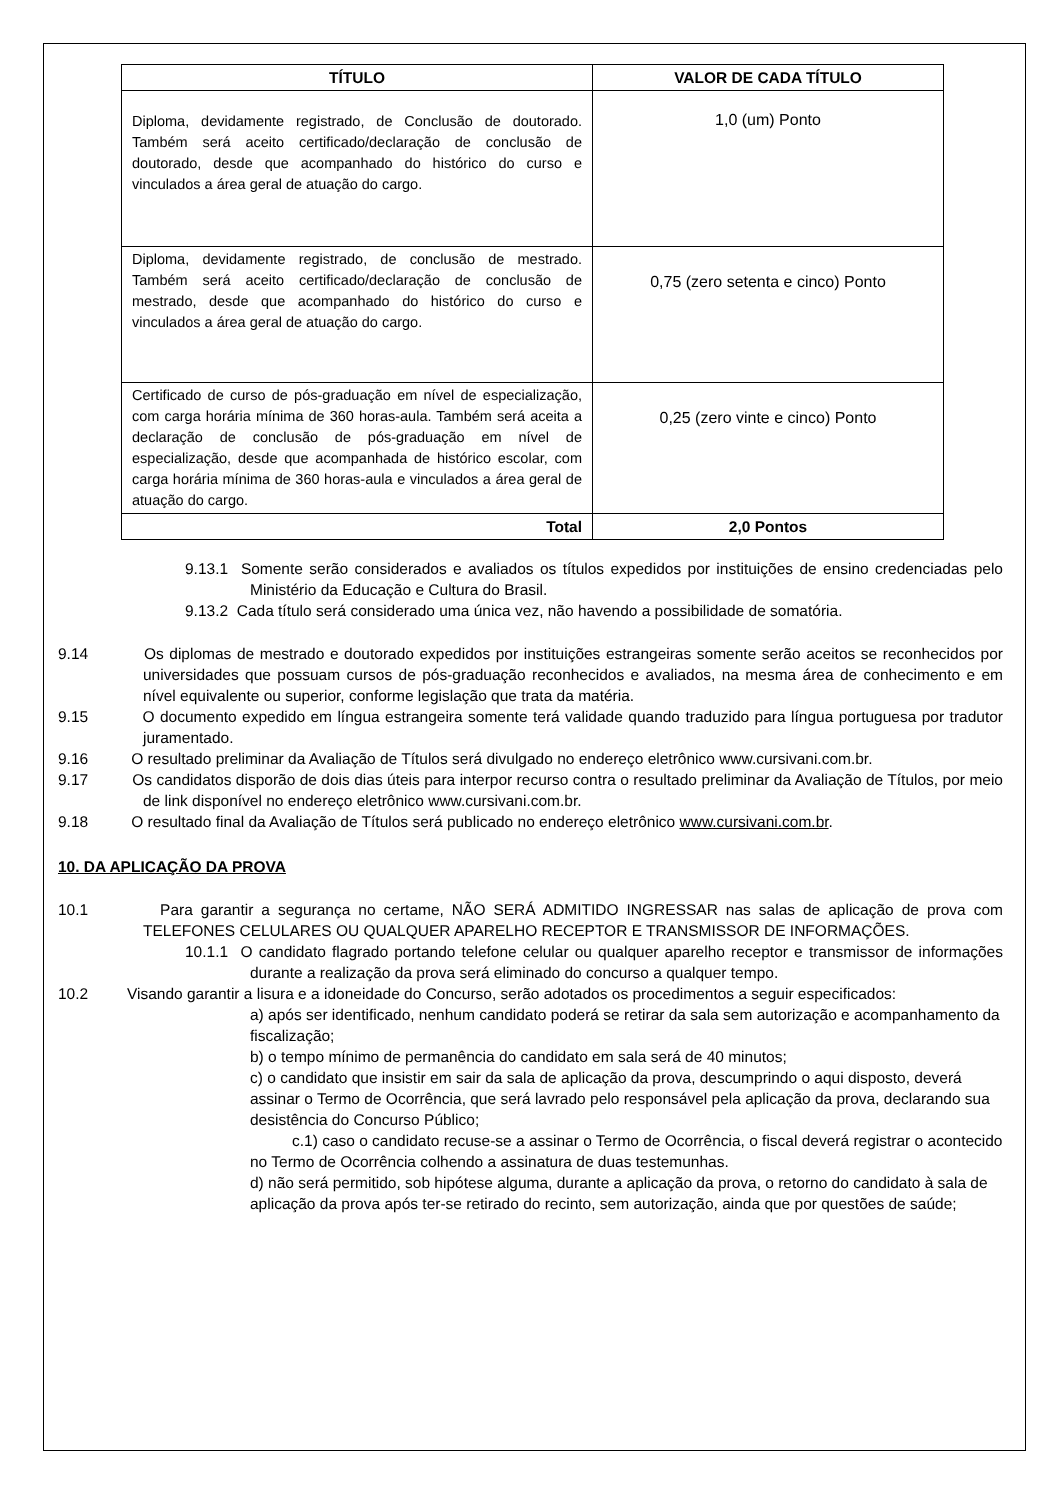| TÍTULO | VALOR DE CADA TÍTULO |
| --- | --- |
| Diploma, devidamente registrado, de Conclusão de doutorado. Também será aceito certificado/declaração de conclusão de doutorado, desde que acompanhado do histórico do curso e vinculados a área geral de atuação do cargo. | 1,0 (um) Ponto |
| Diploma, devidamente registrado, de conclusão de mestrado. Também será aceito certificado/declaração de conclusão de mestrado, desde que acompanhado do histórico do curso e vinculados a área geral de atuação do cargo. | 0,75 (zero setenta e cinco) Ponto |
| Certificado de curso de pós-graduação em nível de especialização, com carga horária mínima de 360 horas-aula. Também será aceita a declaração de conclusão de pós-graduação em nível de especialização, desde que acompanhada de histórico escolar, com carga horária mínima de 360 horas-aula e vinculados a área geral de atuação do cargo. | 0,25 (zero vinte e cinco) Ponto |
| Total | 2,0 Pontos |
9.13.1 Somente serão considerados e avaliados os títulos expedidos por instituições de ensino credenciadas pelo Ministério da Educação e Cultura do Brasil.
9.13.2 Cada título será considerado uma única vez, não havendo a possibilidade de somatória.
9.14 Os diplomas de mestrado e doutorado expedidos por instituições estrangeiras somente serão aceitos se reconhecidos por universidades que possuam cursos de pós-graduação reconhecidos e avaliados, na mesma área de conhecimento e em nível equivalente ou superior, conforme legislação que trata da matéria.
9.15 O documento expedido em língua estrangeira somente terá validade quando traduzido para língua portuguesa por tradutor juramentado.
9.16 O resultado preliminar da Avaliação de Títulos será divulgado no endereço eletrônico www.cursivani.com.br.
9.17 Os candidatos disporão de dois dias úteis para interpor recurso contra o resultado preliminar da Avaliação de Títulos, por meio de link disponível no endereço eletrônico www.cursivani.com.br.
9.18 O resultado final da Avaliação de Títulos será publicado no endereço eletrônico www.cursivani.com.br.
10. DA APLICAÇÃO DA PROVA
10.1 Para garantir a segurança no certame, NÃO SERÁ ADMITIDO INGRESSAR nas salas de aplicação de prova com TELEFONES CELULARES OU QUALQUER APARELHO RECEPTOR E TRANSMISSOR DE INFORMAÇÕES.
10.1.1 O candidato flagrado portando telefone celular ou qualquer aparelho receptor e transmissor de informações durante a realização da prova será eliminado do concurso a qualquer tempo.
10.2 Visando garantir a lisura e a idoneidade do Concurso, serão adotados os procedimentos a seguir especificados:
a) após ser identificado, nenhum candidato poderá se retirar da sala sem autorização e acompanhamento da fiscalização;
b) o tempo mínimo de permanência do candidato em sala será de 40 minutos;
c) o candidato que insistir em sair da sala de aplicação da prova, descumprindo o aqui disposto, deverá assinar o Termo de Ocorrência, que será lavrado pelo responsável pela aplicação da prova, declarando sua desistência do Concurso Público;
c.1) caso o candidato recuse-se a assinar o Termo de Ocorrência, o fiscal deverá registrar o acontecido no Termo de Ocorrência colhendo a assinatura de duas testemunhas.
d) não será permitido, sob hipótese alguma, durante a aplicação da prova, o retorno do candidato à sala de aplicação da prova após ter-se retirado do recinto, sem autorização, ainda que por questões de saúde;